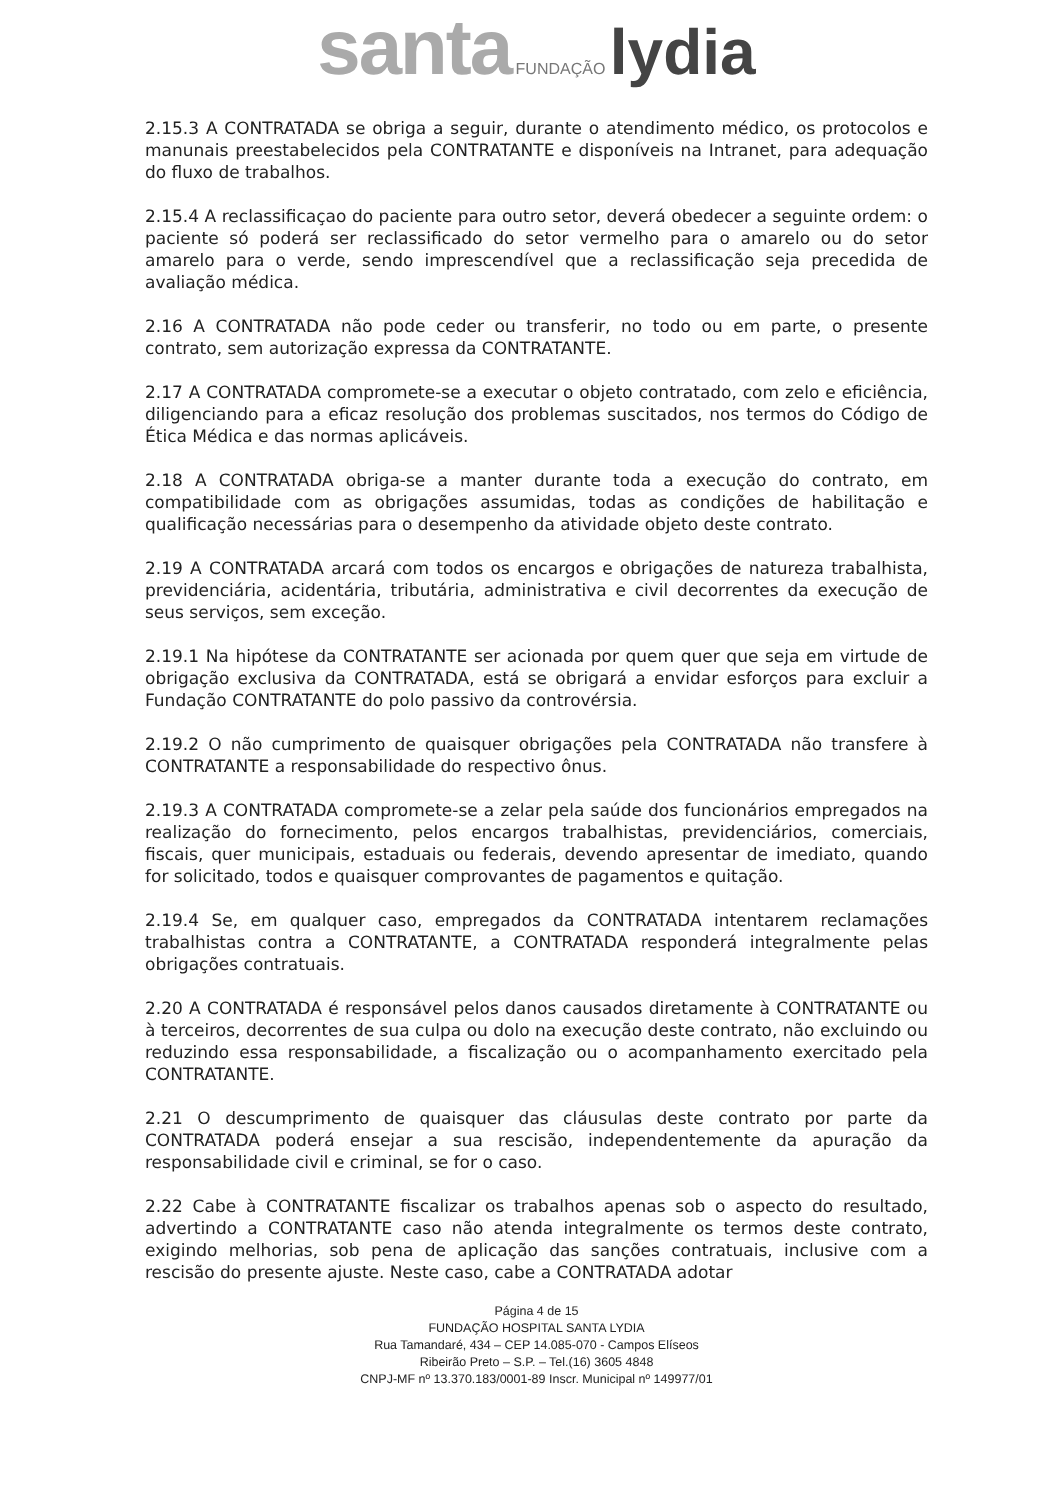santa FUNDAÇÃO lydia
2.15.3 A CONTRATADA se obriga a seguir, durante o atendimento médico, os protocolos e manunais preestabelecidos pela CONTRATANTE e disponíveis na Intranet, para adequação do fluxo de trabalhos.
2.15.4 A reclassificaçao do paciente para outro setor, deverá obedecer a seguinte ordem: o paciente só poderá ser reclassificado do setor vermelho para o amarelo ou do setor amarelo para o verde, sendo imprescendível que a reclassificação seja precedida de avaliação médica.
2.16 A CONTRATADA não pode ceder ou transferir, no todo ou em parte, o presente contrato, sem autorização expressa da CONTRATANTE.
2.17 A CONTRATADA compromete-se a executar o objeto contratado, com zelo e eficiência, diligenciando para a eficaz resolução dos problemas suscitados, nos termos do Código de Ética Médica e das normas aplicáveis.
2.18 A CONTRATADA obriga-se a manter durante toda a execução do contrato, em compatibilidade com as obrigações assumidas, todas as condições de habilitação e qualificação necessárias para o desempenho da atividade objeto deste contrato.
2.19 A CONTRATADA arcará com todos os encargos e obrigações de natureza trabalhista, previdenciária, acidentária, tributária, administrativa e civil decorrentes da execução de seus serviços, sem exceção.
2.19.1 Na hipótese da CONTRATANTE ser acionada por quem quer que seja em virtude de obrigação exclusiva da CONTRATADA, está se obrigará a envidar esforços para excluir a Fundação CONTRATANTE do polo passivo da controvérsia.
2.19.2 O não cumprimento de quaisquer obrigações pela CONTRATADA não transfere à CONTRATANTE a responsabilidade do respectivo ônus.
2.19.3 A CONTRATADA compromete-se a zelar pela saúde dos funcionários empregados na realização do fornecimento, pelos encargos trabalhistas, previdenciários, comerciais, fiscais, quer municipais, estaduais ou federais, devendo apresentar de imediato, quando for solicitado, todos e quaisquer comprovantes de pagamentos e quitação.
2.19.4 Se, em qualquer caso, empregados da CONTRATADA intentarem reclamações trabalhistas contra a CONTRATANTE, a CONTRATADA responderá integralmente pelas obrigações contratuais.
2.20 A CONTRATADA é responsável pelos danos causados diretamente à CONTRATANTE ou à terceiros, decorrentes de sua culpa ou dolo na execução deste contrato, não excluindo ou reduzindo essa responsabilidade, a fiscalização ou o acompanhamento exercitado pela CONTRATANTE.
2.21 O descumprimento de quaisquer das cláusulas deste contrato por parte da CONTRATADA poderá ensejar a sua rescisão, independentemente da apuração da responsabilidade civil e criminal, se for o caso.
2.22 Cabe à CONTRATANTE fiscalizar os trabalhos apenas sob o aspecto do resultado, advertindo a CONTRATANTE caso não atenda integralmente os termos deste contrato, exigindo melhorias, sob pena de aplicação das sanções contratuais, inclusive com a rescisão do presente ajuste. Neste caso, cabe a CONTRATADA adotar
Página 4 de 15
FUNDAÇÃO HOSPITAL SANTA LYDIA
Rua Tamandaré, 434 – CEP 14.085-070 - Campos Elíseos
Ribeirão Preto – S.P. – Tel.(16) 3605 4848
CNPJ-MF nº 13.370.183/0001-89 Inscr. Municipal nº 149977/01